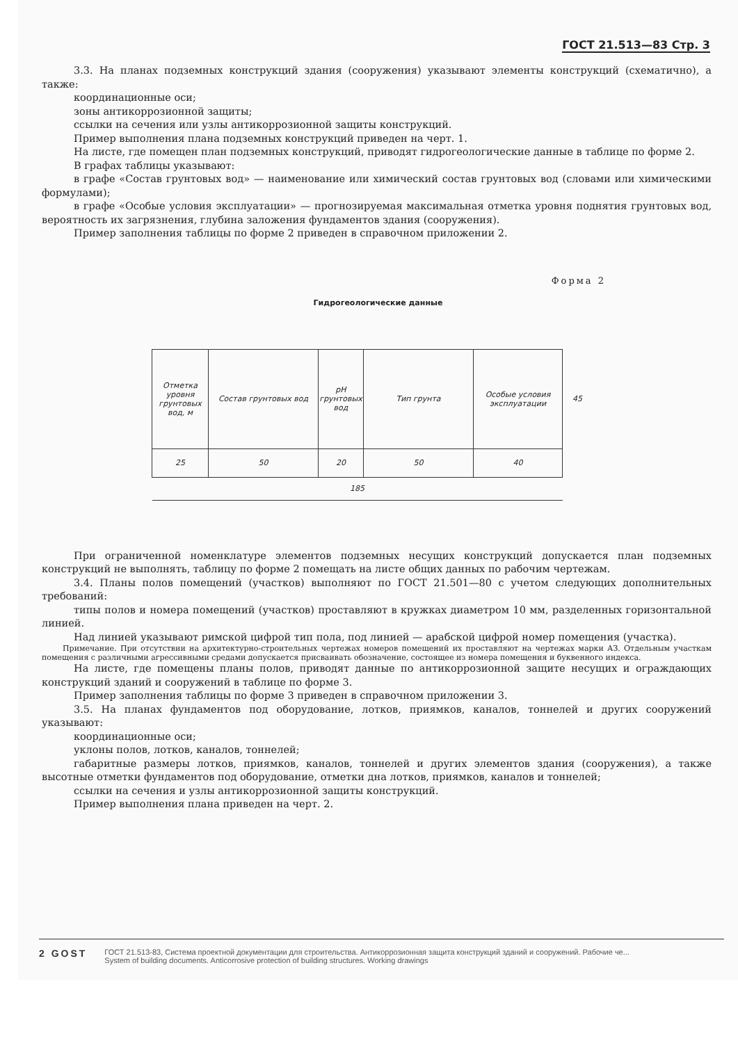ГОСТ 21.513—83 Стр. 3
3.3. На планах подземных конструкций здания (сооружения) указывают элементы конструкций (схематично), а также:
координационные оси;
зоны антикоррозионной защиты;
ссылки на сечения или узлы антикоррозионной защиты конструкций.
Пример выполнения плана подземных конструкций приведен на черт. 1.
На листе, где помещен план подземных конструкций, приводят гидрогеологические данные в таблице по форме 2.
В графах таблицы указывают:
в графе «Состав грунтовых вод» — наименование или химический состав грунтовых вод (словами или химическими формулами);
в графе «Особые условия эксплуатации» — прогнозируемая максимальная отметка уровня поднятия грунтовых вод, вероятность их загрязнения, глубина заложения фундаментов здания (сооружения).
Пример заполнения таблицы по форме 2 приведен в справочном приложении 2.
Форма 2
Гидрогеологические данные
| Отметка уровня грунтовых вод, м | Состав грунтовых вод | pH грунтовых вод | Тип грунта | Особые условия эксплуатации | 45 |
| 25 | 50 | 20 | 50 | 40 | |
| 185 | | | | | |
При ограниченной номенклатуре элементов подземных несущих конструкций допускается план подземных конструкций не выполнять, таблицу по форме 2 помещать на листе общих данных по рабочим чертежам.
3.4. Планы полов помещений (участков) выполняют по ГОСТ 21.501—80 с учетом следующих дополнительных требований:
типы полов и номера помещений (участков) проставляют в кружках диаметром 10 мм, разделенных горизонтальной линией.
Над линией указывают римской цифрой тип пола, под линией — арабской цифрой номер помещения (участка).
Примечание. При отсутствии на архитектурно-строительных чертежах номеров помещений их проставляют на чертежах марки АЗ. Отдельным участкам помещения с различными агрессивными средами допускается присваивать обозначение, состоящее из номера помещения и буквенного индекса.
На листе, где помещены планы полов, приводят данные по антикоррозионной защите несущих и ограждающих конструкций зданий и сооружений в таблице по форме 3.
Пример заполнения таблицы по форме 3 приведен в справочном приложении 3.
3.5. На планах фундаментов под оборудование, лотков, приямков, каналов, тоннелей и других сооружений указывают:
координационные оси;
уклоны полов, лотков, каналов, тоннелей;
габаритные размеры лотков, приямков, каналов, тоннелей и других элементов здания (сооружения), а также высотные отметки фундаментов под оборудование, отметки дна лотков, приямков, каналов и тоннелей;
ссылки на сечения и узлы антикоррозионной защиты конструкций.
Пример выполнения плана приведен на черт. 2.
2 GOST
ГОСТ 21.513-83, Система проектной документации для строительства. Антикоррозионная защита конструкций зданий и сооружений. Рабочие че...
System of building documents. Anticorrosive protection of building structures. Working drawings